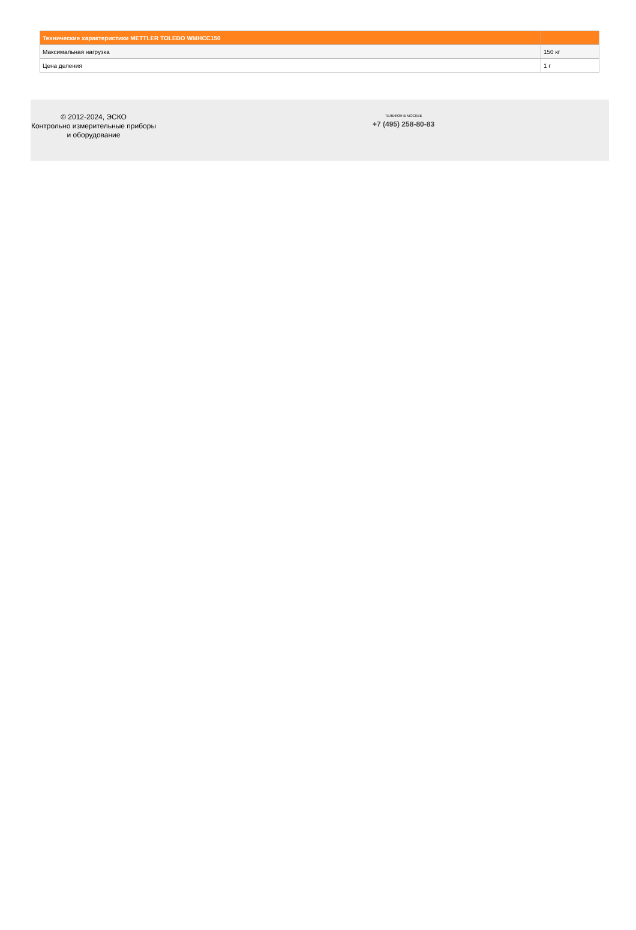| Технические характеристики METTLER TOLEDO WMHCC150 | |
| --- | --- |
| Максимальная нагрузка | 150 кг |
| Цена деления | 1 г |
© 2012-2024, ЭСКО
Контрольно измерительные приборы и оборудование
ТЕЛЕФОН В МОСКВЕ
+7 (495) 258-80-83